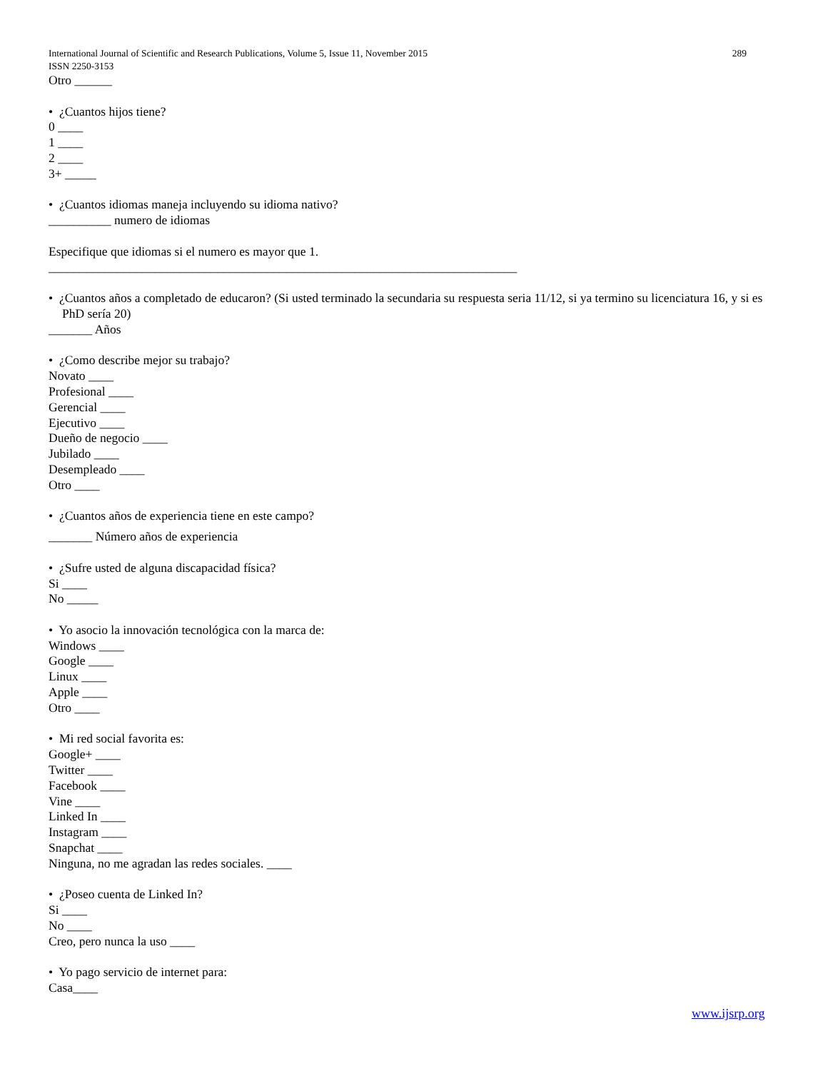International Journal of Scientific and Research Publications, Volume 5, Issue 11, November 2015 289
ISSN 2250-3153
Otro ______
• ¿Cuantos hijos tiene?
0 ____
1 ____
2 ____
3+ _____
• ¿Cuantos idiomas maneja incluyendo su idioma nativo?
__________ numero de idiomas
Especifique que idiomas si el numero es mayor que 1.
___________________________________________________________________________
• ¿Cuantos años a completado de educaron? (Si usted terminado la secundaria su respuesta seria 11/12, si ya termino su licenciatura 16, y si es PhD sería 20)
_______ Años
• ¿Como describe mejor su trabajo?
Novato ____
Profesional ____
Gerencial ____
Ejecutivo ____
Dueño de negocio ____
Jubilado ____
Desempleado ____
Otro ____
• ¿Cuantos años de experiencia tiene en este campo?
_______ Número años de experiencia
• ¿Sufre usted de alguna discapacidad física?
Si ____
No _____
• Yo asocio la innovación tecnológica con la marca de:
Windows ____
Google ____
Linux ____
Apple ____
Otro ____
• Mi red social favorita es:
Google+ ____
Twitter ____
Facebook ____
Vine ____
Linked In ____
Instagram ____
Snapchat ____
Ninguna, no me agradan las redes sociales. ____
• ¿Poseo cuenta de Linked In?
Si ____
No ____
Creo, pero nunca la uso ____
• Yo pago servicio de internet para:
Casa____
www.ijsrp.org